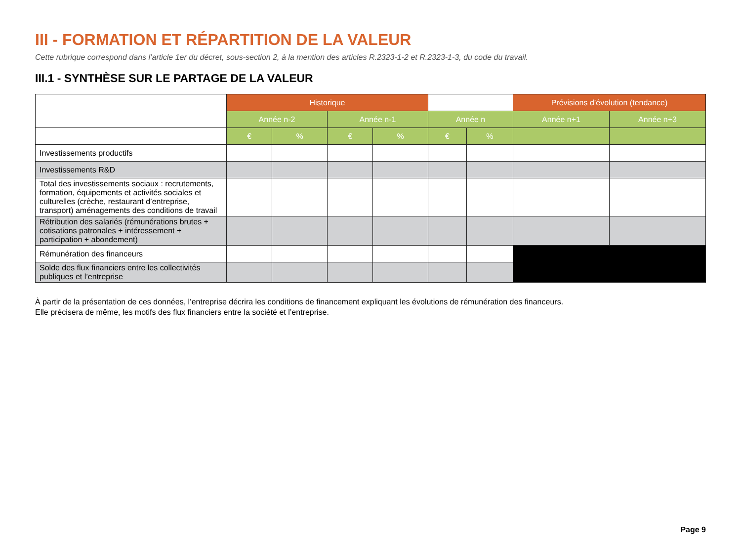III - FORMATION ET RÉPARTITION DE LA VALEUR
Cette rubrique correspond dans l’article 1er du décret, sous-section 2, à la mention des articles R.2323-1-2 et R.2323-1-3, du code du travail.
III.1 - SYNTHÈSE SUR LE PARTAGE DE LA VALEUR
| | Historique | | | | | | Prévisions d’évolution (tendance) | |
| | Année n-2 | | Année n-1 | | Année n | | Année n+1 | Année n+3 |
| | € | % | € | % | € | % | | |
| Investissements productifs | | | | | | | | |
| Investissements R&D | | | | | | | | |
| Total des investissements sociaux : recrutements, formation, équipements et activités sociales et culturelles (crèche, restaurant d’entreprise, transport) aménagements des conditions de travail | | | | | | | | |
| Rétribution des salariés (rémunérations brutes + cotisations patronales + intéressement + participation + abondement) | | | | | | | | |
| Rémunération des financeurs | | | | | | | | |
| Solde des flux financiers entre les collectivités publiques et l’entreprise | | | | | | | | |
À partir de la présentation de ces données, l’entreprise décrira les conditions de financement expliquant les évolutions de rémunération des financeurs.
Elle précisera de même, les motifs des flux financiers entre la société et l’entreprise.
Page 9